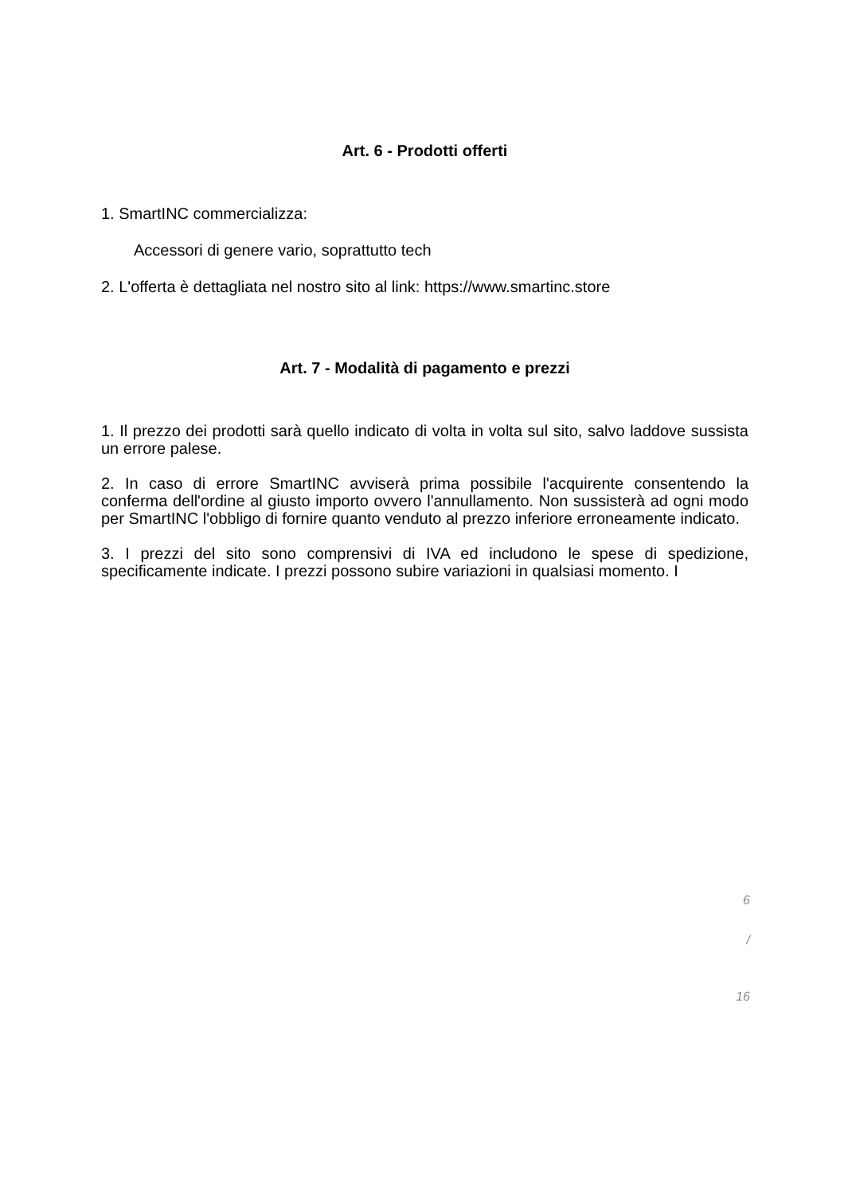Art. 6 - Prodotti offerti
1. SmartINC commercializza:
Accessori di genere vario, soprattutto tech
2. L'offerta è dettagliata nel nostro sito al link: https://www.smartinc.store
Art. 7 - Modalità di pagamento e prezzi
1. Il prezzo dei prodotti sarà quello indicato di volta in volta sul sito, salvo laddove sussista un errore palese.
2. In caso di errore SmartINC avviserà prima possibile l'acquirente consentendo la conferma dell'ordine al giusto importo ovvero l'annullamento. Non sussisterà ad ogni modo per SmartINC l'obbligo di fornire quanto venduto al prezzo inferiore erroneamente indicato.
3. I prezzi del sito sono comprensivi di IVA ed includono le spese di spedizione, specificamente indicate. I prezzi possono subire variazioni in qualsiasi momento. I
6
/
16